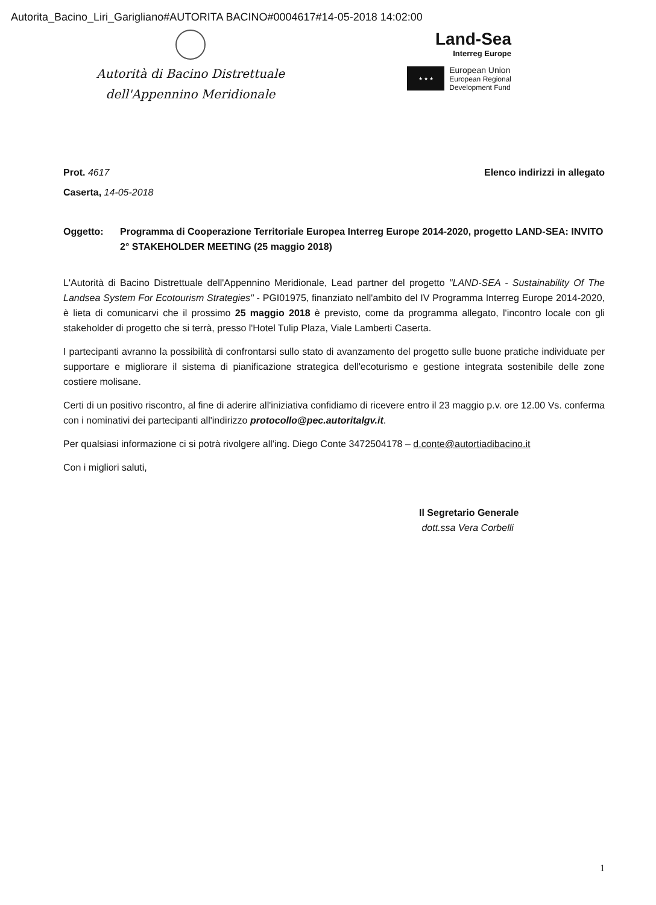Autorita_Bacino_Liri_Garigliano#AUTORITA BACINO#0004617#14-05-2018 14:02:00
Autorità di Bacino Distrettuale
dell'Appennino Meridionale
Land-Sea
Interreg Europe
★ ★ ★
European Union
European Regional
Development Fund
Prot. 4617 Elenco indirizzi in allegato
Caserta, 14-05-2018
Oggetto: Programma di Cooperazione Territoriale Europea Interreg Europe 2014-2020, progetto LAND-SEA: INVITO 2° STAKEHOLDER MEETING (25 maggio 2018)
L'Autorità di Bacino Distrettuale dell'Appennino Meridionale, Lead partner del progetto "LAND-SEA - Sustainability Of The Landsea System For Ecotourism Strategies" - PGI01975, finanziato nell'ambito del IV Programma Interreg Europe 2014-2020, è lieta di comunicarvi che il prossimo 25 maggio 2018 è previsto, come da programma allegato, l'incontro locale con gli stakeholder di progetto che si terrà, presso l'Hotel Tulip Plaza, Viale Lamberti Caserta.
I partecipanti avranno la possibilità di confrontarsi sullo stato di avanzamento del progetto sulle buone pratiche individuate per supportare e migliorare il sistema di pianificazione strategica dell'ecoturismo e gestione integrata sostenibile delle zone costiere molisane.
Certi di un positivo riscontro, al fine di aderire all'iniziativa confidiamo di ricevere entro il 23 maggio p.v. ore 12.00 Vs. conferma con i nominativi dei partecipanti all'indirizzo protocollo@pec.autoritalgv.it.
Per qualsiasi informazione ci si potrà rivolgere all'ing. Diego Conte 3472504178 – d.conte@autortiadibacino.it
Con i migliori saluti,
Il Segretario Generale
dott.ssa Vera Corbelli
1